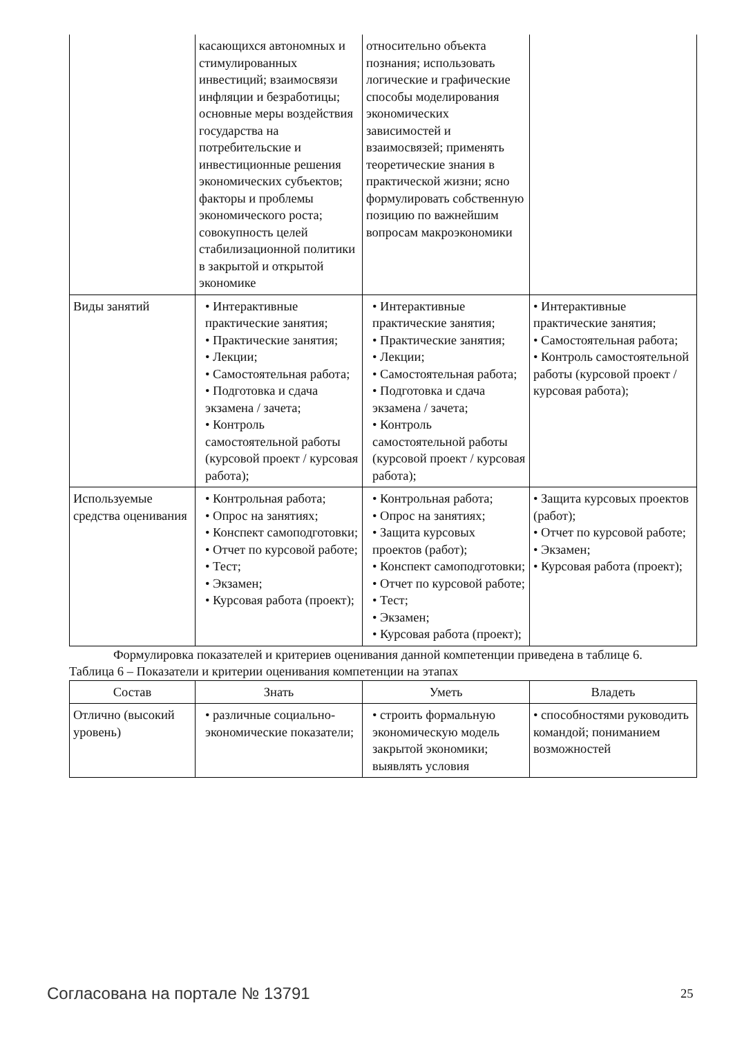| | касающихся автономных и стимулированных инвестиций; взаимосвязи инфляции и безработицы; основные меры воздействия государства на потребительские и инвестиционные решения экономических субъектов; факторы и проблемы экономического роста; совокупность целей стабилизационной политики в закрытой и открытой экономике | относительно объекта познания; использовать логические и графические способы моделирования экономических зависимостей и взаимосвязей; применять теоретические знания в практической жизни; ясно формулировать собственную позицию по важнейшим вопросам макроэкономики | |
| Виды занятий | • Интерактивные практические занятия; • Практические занятия; • Лекции; • Самостоятельная работа; • Подготовка и сдача экзамена / зачета; • Контроль самостоятельной работы (курсовой проект / курсовая работа); | • Интерактивные практические занятия; • Практические занятия; • Лекции; • Самостоятельная работа; • Подготовка и сдача экзамена / зачета; • Контроль самостоятельной работы (курсовой проект / курсовая работа); | • Интерактивные практические занятия; • Самостоятельная работа; • Контроль самостоятельной работы (курсовой проект / курсовая работа); |
| Используемые средства оценивания | • Контрольная работа; • Опрос на занятиях; • Конспект самоподготовки; • Отчет по курсовой работе; • Тест; • Экзамен; • Курсовая работа (проект); | • Контрольная работа; • Опрос на занятиях; • Защита курсовых проектов (работ); • Конспект самоподготовки; • Отчет по курсовой работе; • Тест; • Экзамен; • Курсовая работа (проект); | • Защита курсовых проектов (работ); • Отчет по курсовой работе; • Экзамен; • Курсовая работа (проект); |
Формулировка показателей и критериев оценивания данной компетенции приведена в таблице 6.
Таблица 6 – Показатели и критерии оценивания компетенции на этапах
| Состав | Знать | Уметь | Владеть |
| --- | --- | --- | --- |
| Отлично (высокий уровень) | • различные социально-экономические показатели; | • строить формальную экономическую модель закрытой экономики; выявлять условия | • способностями руководить командой; пониманием возможностей |
Согласована на портале № 13791 25